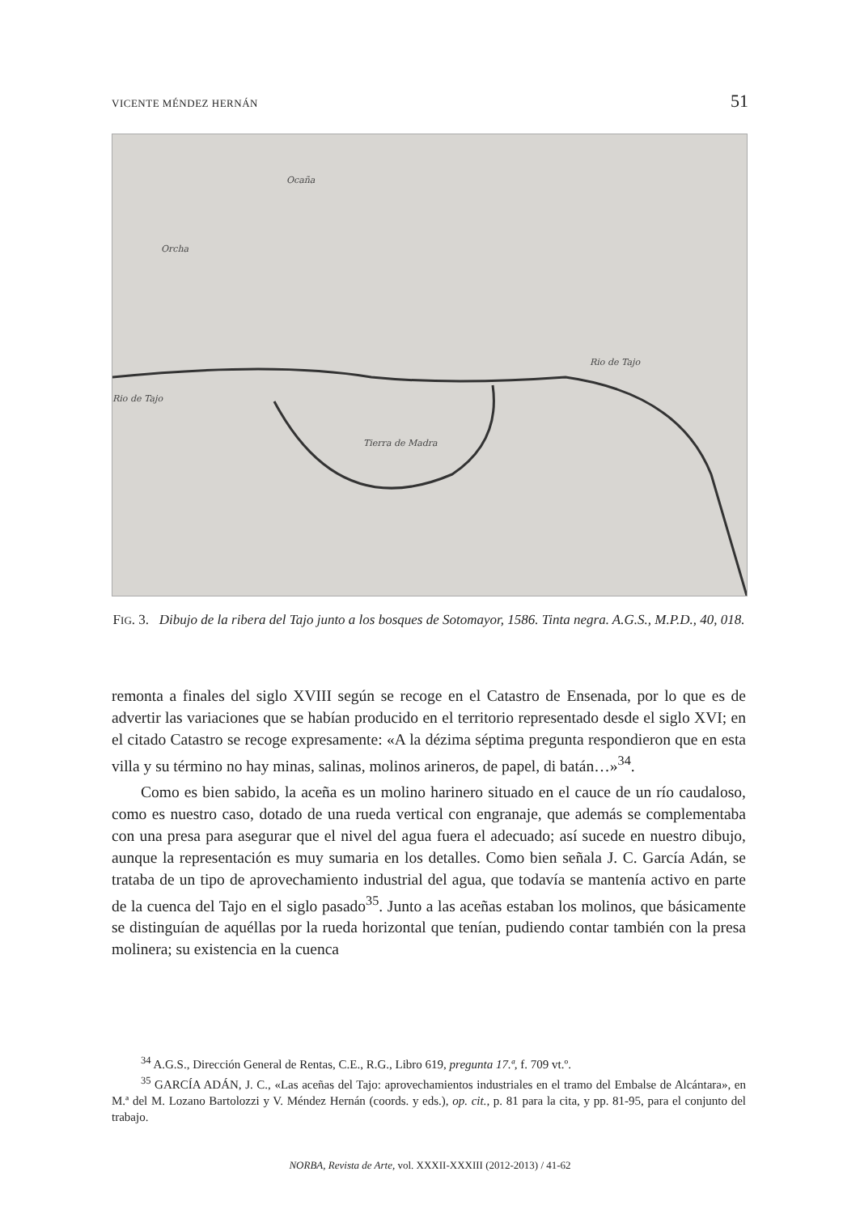VICENTE MÉNDEZ HERNÁN 51
Ocaña
Orcha
Rio de Tajo
Rio de Tajo
Tierra de Madra
FIG. 3. Dibujo de la ribera del Tajo junto a los bosques de Sotomayor, 1586. Tinta negra. A.G.S., M.P.D., 40, 018.
remonta a finales del siglo XVIII según se recoge en el Catastro de Ensenada, por lo que es de advertir las variaciones que se habían producido en el territorio representado desde el siglo XVI; en el citado Catastro se recoge expresamente: «A la dézima séptima pregunta respondieron que en esta villa y su término no hay minas, salinas, molinos arineros, de papel, di batán…»<sup>34</sup>.
Como es bien sabido, la aceña es un molino harinero situado en el cauce de un río caudaloso, como es nuestro caso, dotado de una rueda vertical con engranaje, que además se complementaba con una presa para asegurar que el nivel del agua fuera el adecuado; así sucede en nuestro dibujo, aunque la representación es muy sumaria en los detalles. Como bien señala J. C. García Adán, se trataba de un tipo de aprovechamiento industrial del agua, que todavía se mantenía activo en parte de la cuenca del Tajo en el siglo pasado<sup>35</sup>. Junto a las aceñas estaban los molinos, que básicamente se distinguían de aquéllas por la rueda horizontal que tenían, pudiendo contar también con la presa molinera; su existencia en la cuenca
<sup>34</sup> A.G.S., Dirección General de Rentas, C.E., R.G., Libro 619, pregunta 17.ª, f. 709 vt.º.
<sup>35</sup> GARCÍA ADÁN, J. C., «Las aceñas del Tajo: aprovechamientos industriales en el tramo del Embalse de Alcántara», en M.ª del M. Lozano Bartolozzi y V. Méndez Hernán (coords. y eds.), op. cit., p. 81 para la cita, y pp. 81-95, para el conjunto del trabajo.
NORBA, Revista de Arte, vol. XXXII-XXXIII (2012-2013) / 41-62